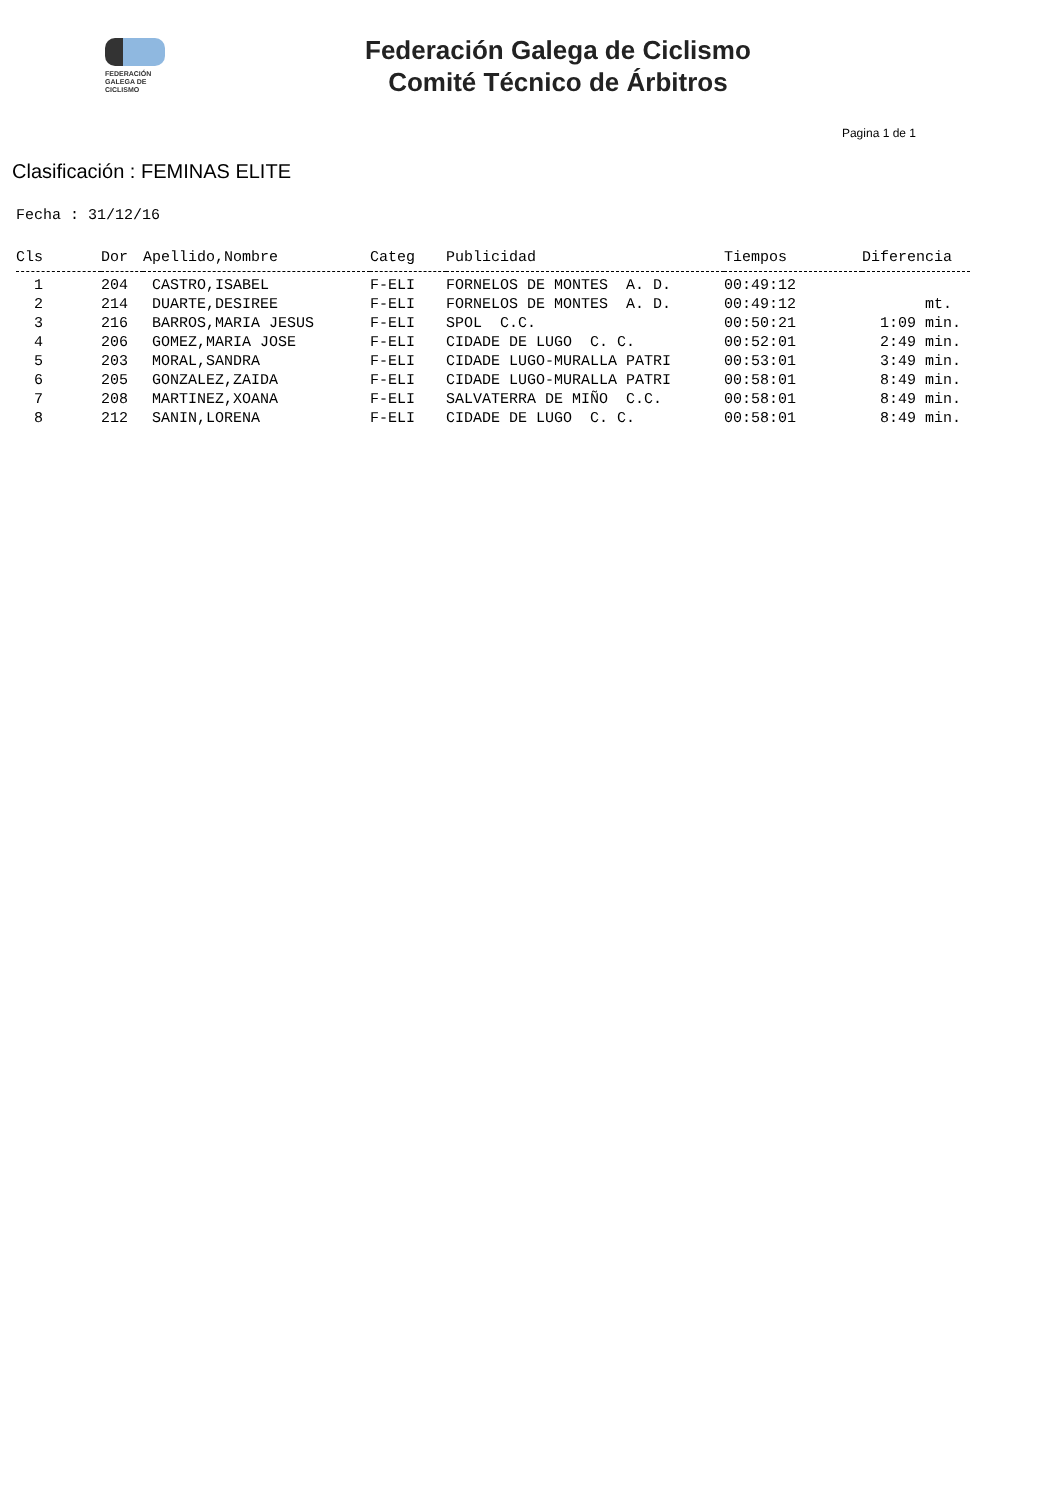FEDERACIÓN
GALEGA DE
CICLISMO
Federación Galega de Ciclismo
Comité Técnico de Árbitros
Pagina 1 de 1
Clasificación : FEMINAS ELITE
Fecha : 31/12/16
| Cls | Dor | Apellido,Nombre | Categ | Publicidad | Tiempos | Diferencia |
| --- | --- | --- | --- | --- | --- | --- |
| 1 | 204 | CASTRO,ISABEL | F-ELI | FORNELOS DE MONTES A. D. | 00:49:12 | |
| 2 | 214 | DUARTE,DESIREE | F-ELI | FORNELOS DE MONTES A. D. | 00:49:12 | mt. |
| 3 | 216 | BARROS,MARIA JESUS | F-ELI | SPOL C.C. | 00:50:21 | 1:09 min. |
| 4 | 206 | GOMEZ,MARIA JOSE | F-ELI | CIDADE DE LUGO C. C. | 00:52:01 | 2:49 min. |
| 5 | 203 | MORAL,SANDRA | F-ELI | CIDADE LUGO-MURALLA PATRI | 00:53:01 | 3:49 min. |
| 6 | 205 | GONZALEZ,ZAIDA | F-ELI | CIDADE LUGO-MURALLA PATRI | 00:58:01 | 8:49 min. |
| 7 | 208 | MARTINEZ,XOANA | F-ELI | SALVATERRA DE MIÑO C.C. | 00:58:01 | 8:49 min. |
| 8 | 212 | SANIN,LORENA | F-ELI | CIDADE DE LUGO C. C. | 00:58:01 | 8:49 min. |